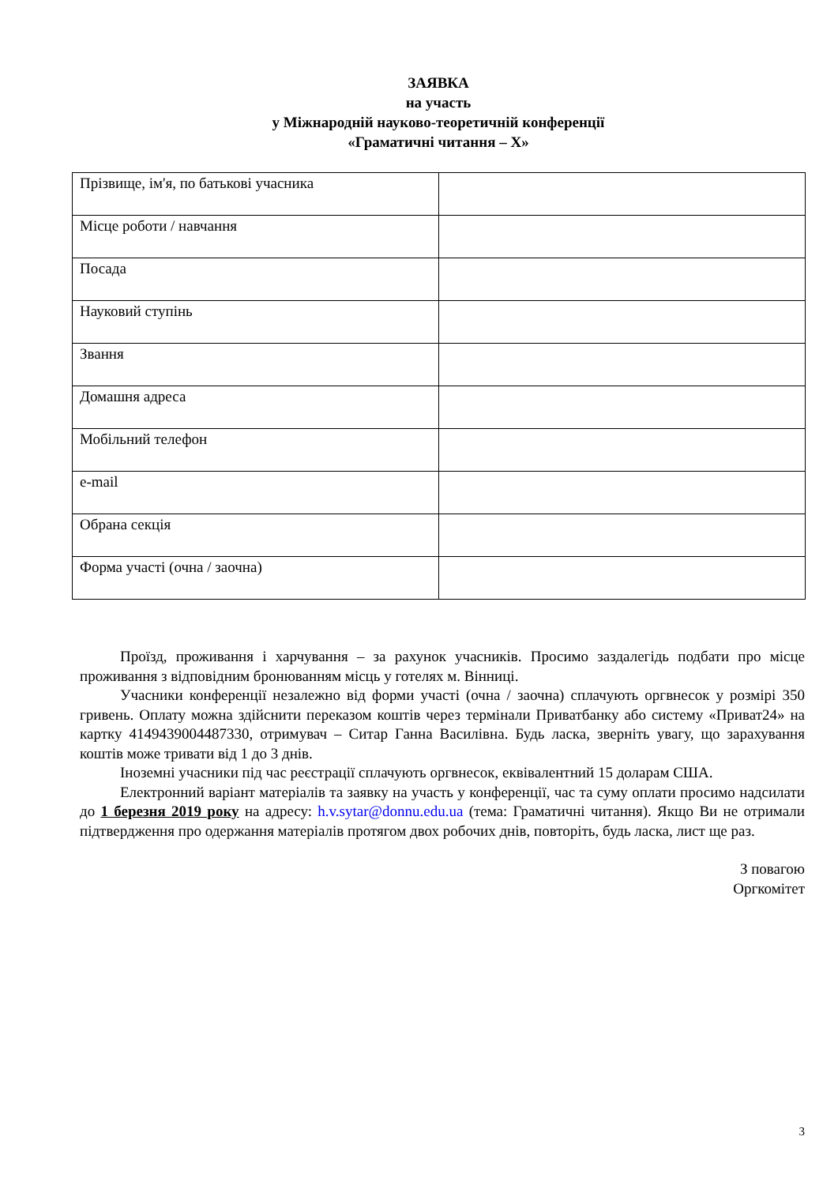ЗАЯВКА
на участь
у Міжнародній науково-теоретичній конференції
«Граматичні читання – X»
| Прізвище, ім'я, по батькові учасника | |
| Місце роботи / навчання | |
| Посада | |
| Науковий ступінь | |
| Звання | |
| Домашня адреса | |
| Мобільний телефон | |
| e-mail | |
| Обрана секція | |
| Форма участі (очна / заочна) | |
Проїзд, проживання і харчування – за рахунок учасників. Просимо заздалегідь подбати про місце проживання з відповідним бронюванням місць у готелях м. Вінниці.
Учасники конференції незалежно від форми участі (очна / заочна) сплачують оргвнесок у розмірі 350 гривень. Оплату можна здійснити переказом коштів через термінали Приватбанку або систему «Приват24» на картку 4149439004487330, отримувач – Ситар Ганна Василівна. Будь ласка, зверніть увагу, що зарахування коштів може тривати від 1 до 3 днів.
Іноземні учасники під час реєстрації сплачують оргвнесок, еквівалентний 15 доларам США.
Електронний варіант матеріалів та заявку на участь у конференції, час та суму оплати просимо надсилати до 1 березня 2019 року на адресу: h.v.sytar@donnu.edu.ua (тема: Граматичні читання). Якщо Ви не отримали підтвердження про одержання матеріалів протягом двох робочих днів, повторіть, будь ласка, лист ще раз.
З повагою
Оргкомітет
3